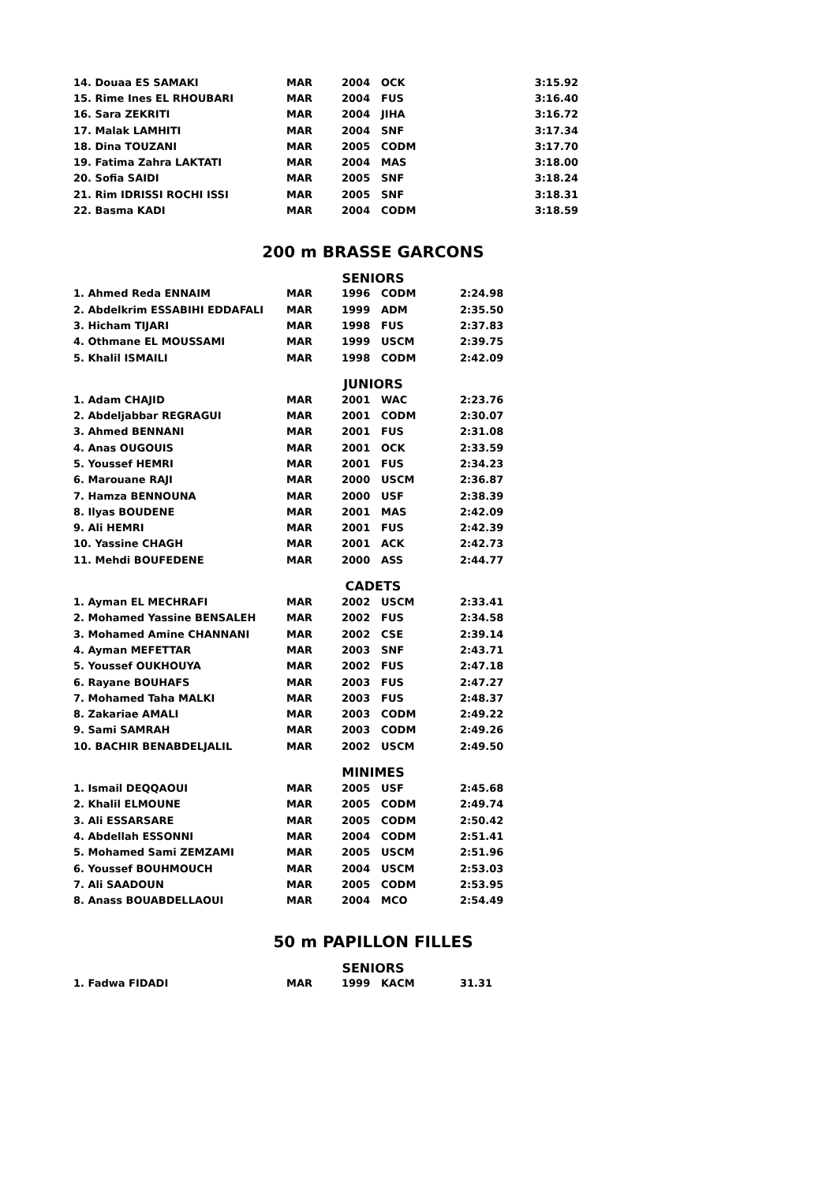| 14. Douaa ES SAMAKI | MAR | 2004 | OCK | 3:15.92 |
| 15. Rime Ines EL RHOUBARI | MAR | 2004 | FUS | 3:16.40 |
| 16. Sara ZEKRITI | MAR | 2004 | JIHA | 3:16.72 |
| 17. Malak LAMHITI | MAR | 2004 | SNF | 3:17.34 |
| 18. Dina TOUZANI | MAR | 2005 | CODM | 3:17.70 |
| 19. Fatima Zahra LAKTATI | MAR | 2004 | MAS | 3:18.00 |
| 20. Sofia SAIDI | MAR | 2005 | SNF | 3:18.24 |
| 21. Rim IDRISSI ROCHI ISSI | MAR | 2005 | SNF | 3:18.31 |
| 22. Basma KADI | MAR | 2004 | CODM | 3:18.59 |
200 m BRASSE GARCONS
SENIORS
| 1. Ahmed Reda ENNAIM | MAR | 1996 | CODM | 2:24.98 |
| 2. Abdelkrim ESSABIHI EDDAFALI | MAR | 1999 | ADM | 2:35.50 |
| 3. Hicham TIJARI | MAR | 1998 | FUS | 2:37.83 |
| 4. Othmane EL MOUSSAMI | MAR | 1999 | USCM | 2:39.75 |
| 5. Khalil ISMAILI | MAR | 1998 | CODM | 2:42.09 |
JUNIORS
| 1. Adam CHAJID | MAR | 2001 | WAC | 2:23.76 |
| 2. Abdeljabbar REGRAGUI | MAR | 2001 | CODM | 2:30.07 |
| 3. Ahmed BENNANI | MAR | 2001 | FUS | 2:31.08 |
| 4. Anas OUGOUIS | MAR | 2001 | OCK | 2:33.59 |
| 5. Youssef HEMRI | MAR | 2001 | FUS | 2:34.23 |
| 6. Marouane RAJI | MAR | 2000 | USCM | 2:36.87 |
| 7. Hamza BENNOUNA | MAR | 2000 | USF | 2:38.39 |
| 8. Ilyas BOUDENE | MAR | 2001 | MAS | 2:42.09 |
| 9. Ali HEMRI | MAR | 2001 | FUS | 2:42.39 |
| 10. Yassine CHAGH | MAR | 2001 | ACK | 2:42.73 |
| 11. Mehdi BOUFEDENE | MAR | 2000 | ASS | 2:44.77 |
CADETS
| 1. Ayman EL MECHRAFI | MAR | 2002 | USCM | 2:33.41 |
| 2. Mohamed Yassine BENSALEH | MAR | 2002 | FUS | 2:34.58 |
| 3. Mohamed Amine CHANNANI | MAR | 2002 | CSE | 2:39.14 |
| 4. Ayman MEFETTAR | MAR | 2003 | SNF | 2:43.71 |
| 5. Youssef OUKHOUYA | MAR | 2002 | FUS | 2:47.18 |
| 6. Rayane BOUHAFS | MAR | 2003 | FUS | 2:47.27 |
| 7. Mohamed Taha MALKI | MAR | 2003 | FUS | 2:48.37 |
| 8. Zakariae AMALI | MAR | 2003 | CODM | 2:49.22 |
| 9. Sami SAMRAH | MAR | 2003 | CODM | 2:49.26 |
| 10. BACHIR BENABDELJALIL | MAR | 2002 | USCM | 2:49.50 |
MINIMES
| 1. Ismail DEQQAOUI | MAR | 2005 | USF | 2:45.68 |
| 2. Khalil ELMOUNE | MAR | 2005 | CODM | 2:49.74 |
| 3. Ali ESSARSARE | MAR | 2005 | CODM | 2:50.42 |
| 4. Abdellah ESSONNI | MAR | 2004 | CODM | 2:51.41 |
| 5. Mohamed Sami ZEMZAMI | MAR | 2005 | USCM | 2:51.96 |
| 6. Youssef BOUHMOUCH | MAR | 2004 | USCM | 2:53.03 |
| 7. Ali SAADOUN | MAR | 2005 | CODM | 2:53.95 |
| 8. Anass BOUABDELLAOUI | MAR | 2004 | MCO | 2:54.49 |
50 m PAPILLON FILLES
SENIORS
| 1. Fadwa FIDADI | MAR | 1999 | KACM | 31.31 |